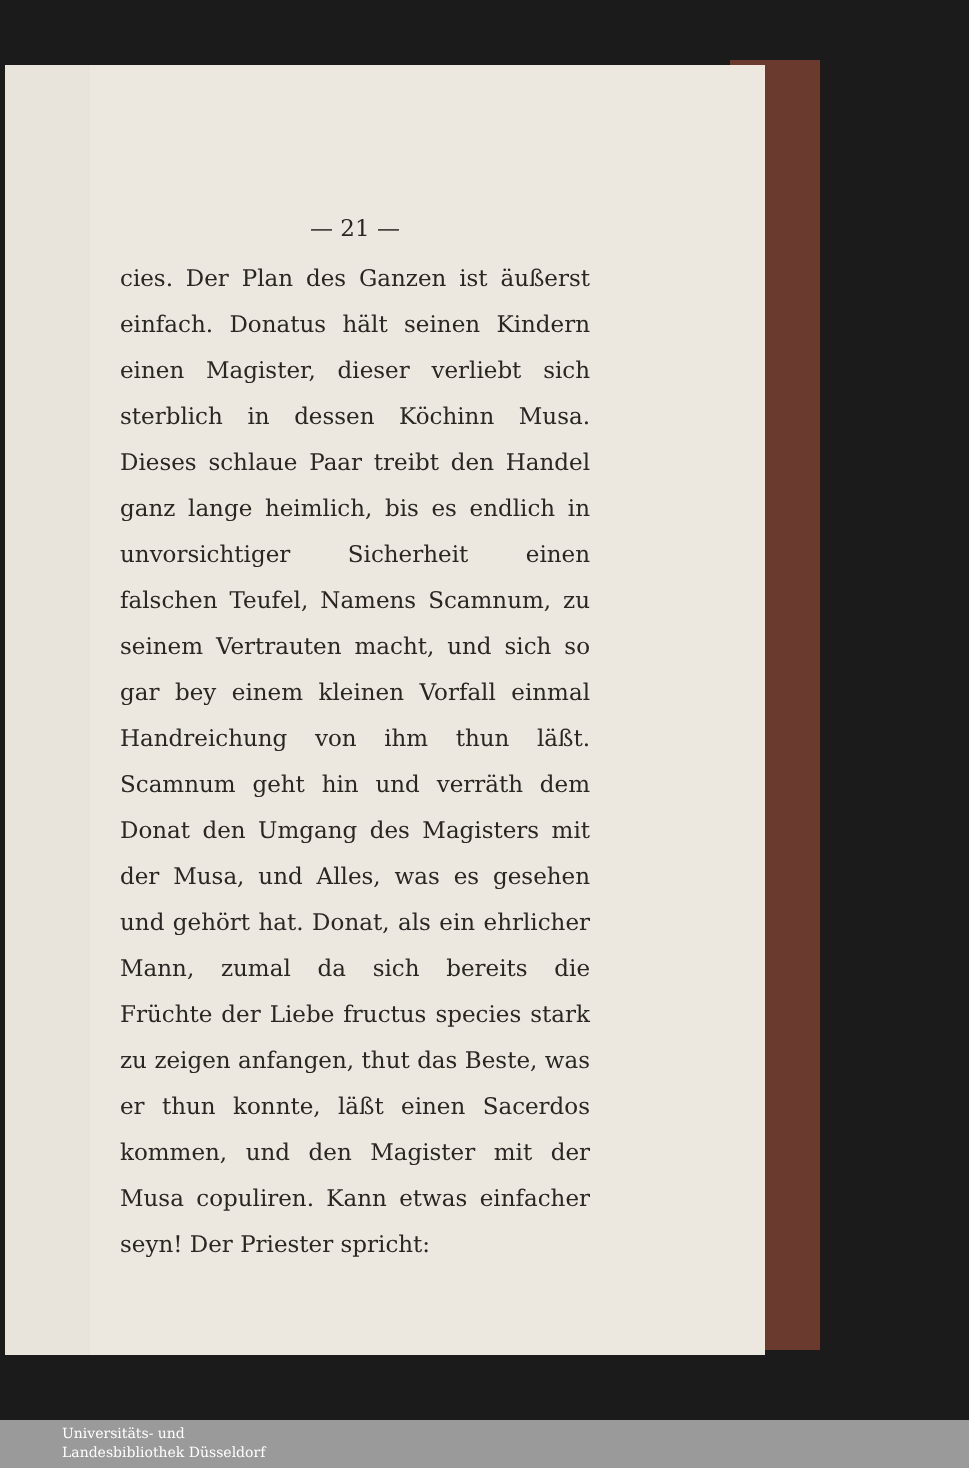— 21 —
cies. Der Plan des Ganzen ist äußerst einfach. Donatus hält seinen Kindern einen Magister, dieser verliebt sich sterblich in dessen Köchinn Musa. Dieses schlaue Paar treibt den Handel ganz lange heimlich, bis es endlich in unvorsichtiger Sicherheit einen falschen Teufel, Namens Scamnum, zu seinem Vertrauten macht, und sich so gar bey einem kleinen Vorfall einmal Handreichung von ihm thun läßt. Scamnum geht hin und verräth dem Donat den Umgang des Magisters mit der Musa, und Alles, was es gesehen und gehört hat. Donat, als ein ehrlicher Mann, zumal da sich bereits die Früchte der Liebe fructus species stark zu zeigen anfangen, thut das Beste, was er thun konnte, läßt einen Sacerdos kommen, und den Magister mit der Musa copuliren. Kann etwas einfacher seyn! Der Priester spricht:
Universitäts- und
Landesbibliothek Düsseldorf